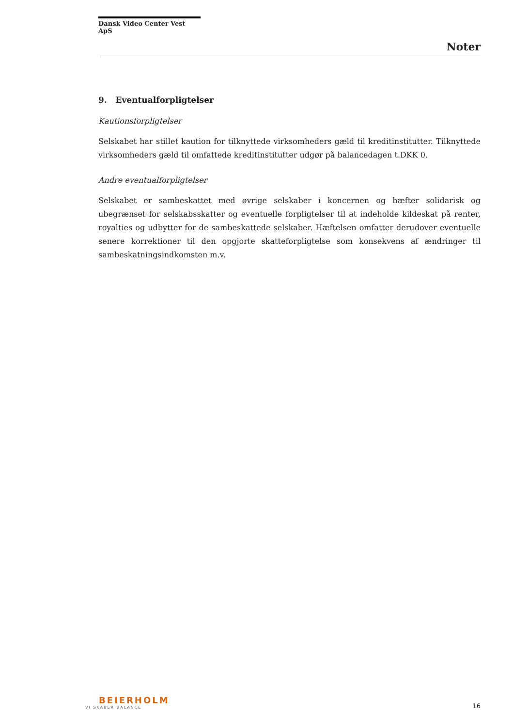Dansk Video Center Vest ApS
Noter
9. Eventualforpligtelser
Kautionsforpligtelser
Selskabet har stillet kaution for tilknyttede virksomheders gæld til kreditinstitutter. Tilknyttede virksomheders gæld til omfattede kreditinstitutter udgør på balancedagen t.DKK 0.
Andre eventualforpligtelser
Selskabet er sambeskattet med øvrige selskaber i koncernen og hæfter solidarisk og ubegrænset for selskabsskatter og eventuelle forpligtelser til at indeholde kildeskat på renter, royalties og udbytter for de sambeskattede selskaber. Hæftelsen omfatter derudover eventuelle senere korrektioner til den opgjorte skatteforpligtelse som konsekvens af ændringer til sambeskatningsindkomsten m.v.
BEIERHOLM
VI SKABER BALANCE
16